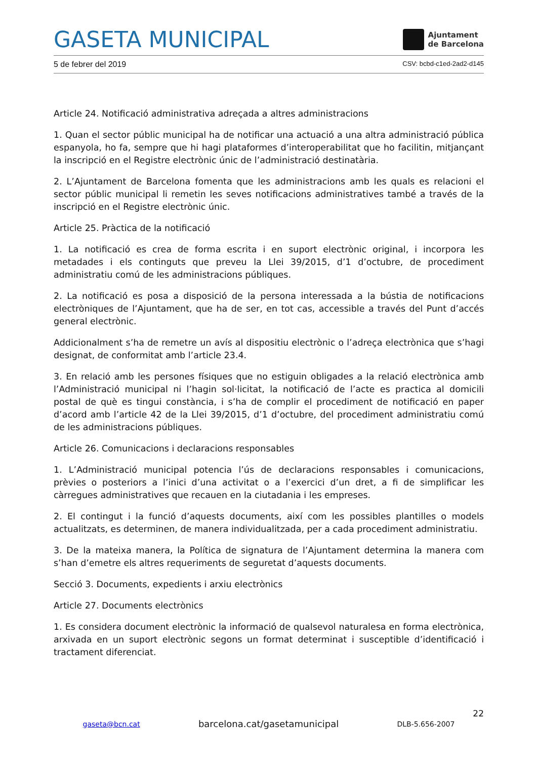GASETA MUNICIPAL
Ajuntament
de Barcelona
5 de febrer del 2019 CSV: bcbd-c1ed-2ad2-d145
Article 24. Notificació administrativa adreçada a altres administracions
1. Quan el sector públic municipal ha de notificar una actuació a una altra administració pública espanyola, ho fa, sempre que hi hagi plataformes d’interoperabilitat que ho facilitin, mitjançant la inscripció en el Registre electrònic únic de l’administració destinatària.
2. L’Ajuntament de Barcelona fomenta que les administracions amb les quals es relacioni el sector públic municipal li remetin les seves notificacions administratives també a través de la inscripció en el Registre electrònic únic.
Article 25. Pràctica de la notificació
1. La notificació es crea de forma escrita i en suport electrònic original, i incorpora les metadades i els continguts que preveu la Llei 39/2015, d’1 d’octubre, de procediment administratiu comú de les administracions públiques.
2. La notificació es posa a disposició de la persona interessada a la bústia de notificacions electròniques de l’Ajuntament, que ha de ser, en tot cas, accessible a través del Punt d’accés general electrònic.
Addicionalment s’ha de remetre un avís al dispositiu electrònic o l’adreça electrònica que s’hagi designat, de conformitat amb l’article 23.4.
3. En relació amb les persones físiques que no estiguin obligades a la relació electrònica amb l’Administració municipal ni l’hagin sol·licitat, la notificació de l’acte es practica al domicili postal de què es tingui constància, i s’ha de complir el procediment de notificació en paper d’acord amb l’article 42 de la Llei 39/2015, d’1 d’octubre, del procediment administratiu comú de les administracions públiques.
Article 26. Comunicacions i declaracions responsables
1. L’Administració municipal potencia l’ús de declaracions responsables i comunicacions, prèvies o posteriors a l’inici d’una activitat o a l’exercici d’un dret, a fi de simplificar les càrregues administratives que recauen en la ciutadania i les empreses.
2. El contingut i la funció d’aquests documents, així com les possibles plantilles o models actualitzats, es determinen, de manera individualitzada, per a cada procediment administratiu.
3. De la mateixa manera, la Política de signatura de l’Ajuntament determina la manera com s’han d’emetre els altres requeriments de seguretat d’aquests documents.
Secció 3. Documents, expedients i arxiu electrònics
Article 27. Documents electrònics
1. Es considera document electrònic la informació de qualsevol naturalesa en forma electrònica, arxivada en un suport electrònic segons un format determinat i susceptible d’identificació i tractament diferenciat.
22
gaseta@bcn.cat barcelona.cat/gasetamunicipal DLB-5.656-2007